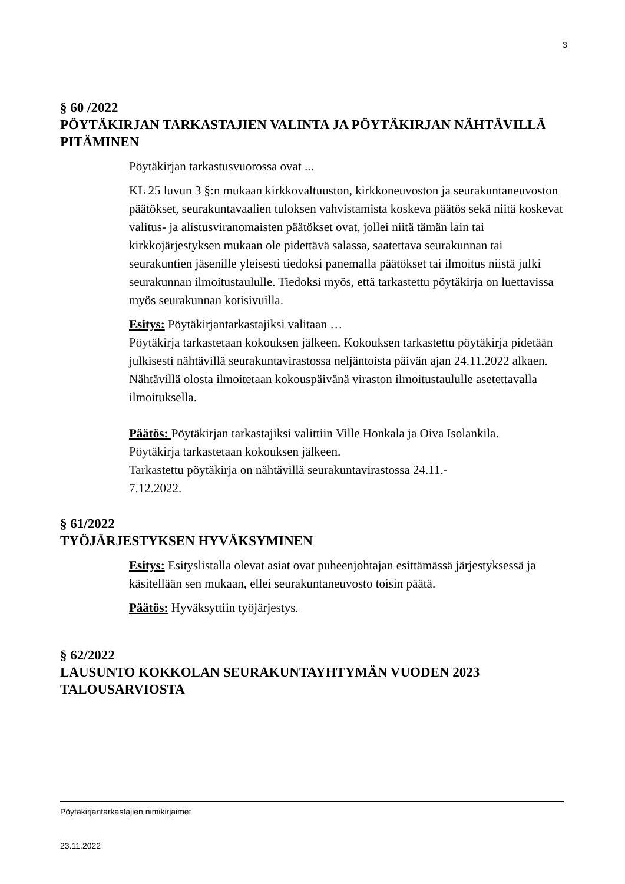3
§ 60 /2022
PÖYTÄKIRJAN TARKASTAJIEN VALINTA JA PÖYTÄKIRJAN NÄHTÄVILLÄ PITÄMINEN
Pöytäkirjan tarkastusvuorossa ovat ...
KL 25 luvun 3 §:n mukaan kirkkovaltuuston, kirkkoneuvoston ja seurakuntaneuvoston päätökset, seurakuntavaalien tuloksen vahvistamista koskeva päätös sekä niitä koskevat valitus- ja alistusviranomaisten päätökset ovat, jollei niitä tämän lain tai kirkkojärjestyksen mukaan ole pidettävä salassa, saatettava seurakunnan tai seurakuntien jäsenille yleisesti tiedoksi panemalla päätökset tai ilmoitus niistä julki seurakunnan ilmoitustaululle. Tiedoksi myös, että tarkastettu pöytäkirja on luettavissa myös seurakunnan kotisivuilla.
Esitys: Pöytäkirjantarkastajiksi valitaan …
Pöytäkirja tarkastetaan kokouksen jälkeen. Kokouksen tarkastettu pöytäkirja pidetään julkisesti nähtävillä seurakuntavirastossa neljäntoista päivän ajan 24.11.2022 alkaen. Nähtävillä olosta ilmoitetaan kokouspäivänä viraston ilmoitustaululle asetettavalla ilmoituksella.
Päätös: Pöytäkirjan tarkastajiksi valittiin Ville Honkala ja Oiva Isolankila.
Pöytäkirja tarkastetaan kokouksen jälkeen.
Tarkastettu pöytäkirja on nähtävillä seurakuntavirastossa 24.11.-
7.12.2022.
§ 61/2022
TYÖJÄRJESTYKSEN HYVÄKSYMINEN
Esitys: Esityslistalla olevat asiat ovat puheenjohtajan esittämässä järjestyksessä ja käsitellään sen mukaan, ellei seurakuntaneuvosto toisin päätä.
Päätös: Hyväksyttiin työjärjestys.
§ 62/2022
LAUSUNTO KOKKOLAN SEURAKUNTAYHTYMÄN VUODEN 2023 TALOUSARVIOSTA
Pöytäkirjantarkastajien nimikirjaimet
23.11.2022